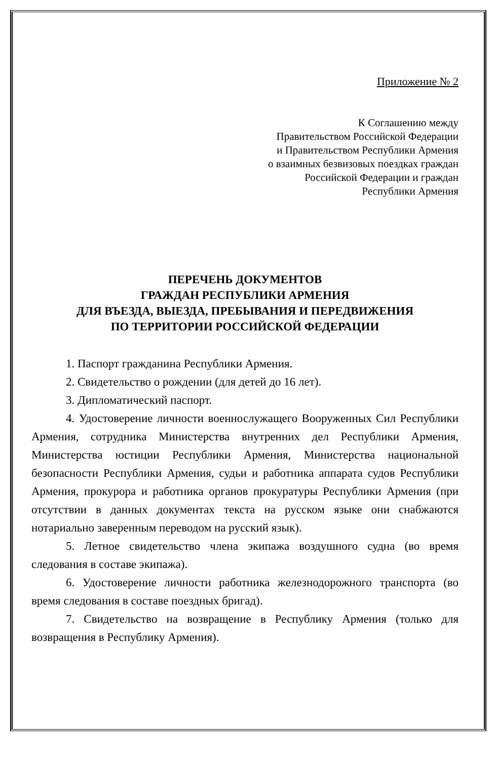Приложение № 2
К Соглашению между
Правительством Российской Федерации
и Правительством Республики Армения
о взаимных безвизовых поездках граждан
Российской Федерации и граждан
Республики Армения
ПЕРЕЧЕНЬ ДОКУМЕНТОВ
ГРАЖДАН РЕСПУБЛИКИ АРМЕНИЯ
ДЛЯ ВЪЕЗДА, ВЫЕЗДА, ПРЕБЫВАНИЯ И ПЕРЕДВИЖЕНИЯ
ПО ТЕРРИТОРИИ РОССИЙСКОЙ ФЕДЕРАЦИИ
1. Паспорт гражданина Республики Армения.
2. Свидетельство о рождении (для детей до 16 лет).
3. Дипломатический паспорт.
4. Удостоверение личности военнослужащего Вооруженных Сил Республики Армения, сотрудника Министерства внутренних дел Республики Армения, Министерства юстиции Республики Армения, Министерства национальной безопасности Республики Армения, судьи и работника аппарата судов Республики Армения, прокурора и работника органов прокуратуры Республики Армения (при отсутствии в данных документах текста на русском языке они снабжаются нотариально заверенным переводом на русский язык).
5. Летное свидетельство члена экипажа воздушного судна (во время следования в составе экипажа).
6. Удостоверение личности работника железнодорожного транспорта (во время следования в составе поездных бригад).
7. Свидетельство на возвращение в Республику Армения (только для возвращения в Республику Армения).